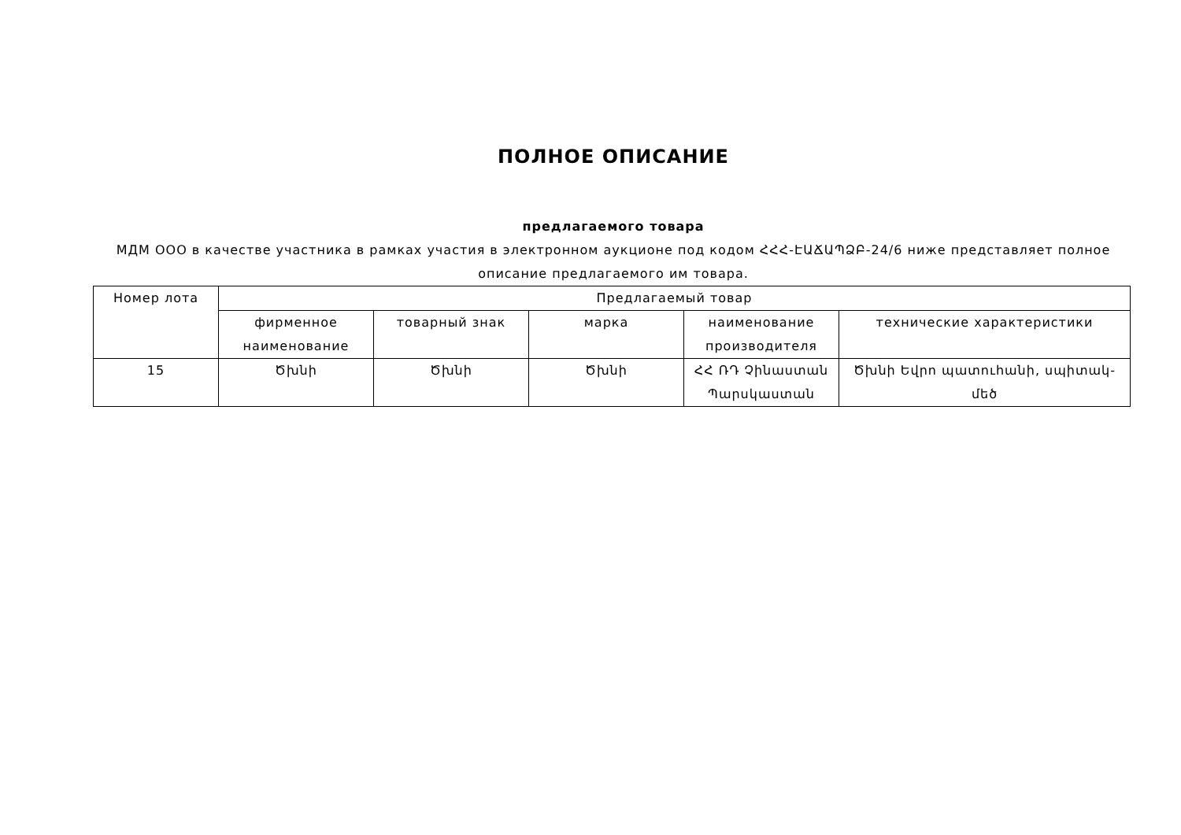ПОЛНОЕ ОПИСАНИЕ
предлагаемого товара
МДМ ООО в качестве участника в рамках участия в электронном аукционе под кодом ՀՀՀ-ԷԱՃԱՊՁԲ-24/6 ниже представляет полное описание предлагаемого им товара.
| Номер лота | Предлагаемый товар | | | | |
| --- | --- | --- | --- | --- | --- |
| | фирменное наименование | товарный знак | марка | наименование производителя | технические характеристики |
| 15 | Ծխնի | Ծխնի | Ծխնի | ՀՀ ՌԴ Չինաստան Պարսկաստան | Ծխնի Եվրո պատուհանի, սպիտակ-մեծ |